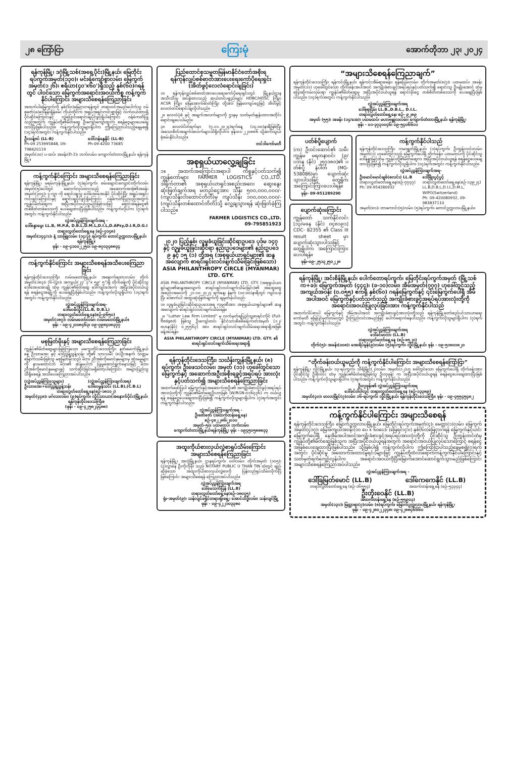၂၈ ကြော်ငြာ ကြေးမုံ အောက်တိုဘာ ၂၃၊ ၂၀၂၄
ရန်ကုန်မြို့၊ ဒဂုံမြို့သစ်(အရှေ့ပိုင်း)မြို့နယ်၊ မြေတိုင်းရပ်ကွက်အမှတ်(၁၃၀)၊ မင်းရဲကျော်စွာလမ်း၊ မြေကွက်အမှတ်(၁၂၆)၊ ဧရိယာ(၄၀'x၆၀')ရှိသည့် နှစ်(၆၀)ဂရန်တွင် ပါဝင်သော မြေကွက်အရောင်းအဝယ်ကိစ္စ ကန့်ကွက်နိုင်ပါကြောင်း အများသိစေရန်ကြေညာခြင်း
အထက်ပါမြေကွက်ကို နှစ်(၆၀)မြေငှားဂရန်တွင် တရားဝင်အမည်ပေါက်သူ ဝမ်စုဇော်(ခ)ဒေါ်နန်းရှိန်ခမ်း ကိုယ်တိုင်က အရှုပ်အရှင်းကင်းစွာဖြင့် လက်ဝယ်ထားရှိပိုင်ဆိုင်ကြောင်းနှင့် လွှဲပြောင်းရောင်းချပိုင်ခွင့်ရှိပါကြောင်း ဝန်ခံကတိပြုသည့်အတွက် ကျွန်ုပ်တို့၏မိတ်ဆွေ ဦးကျော်ကျော်ထူးက စရန်ငွေများပေးချေထားပြီးဖြစ်ပါသည်။ ကန့်ကွက်လိုသူများရှိပါက ဤကြေညာပါသည့်နေ့မှစ၍ (၁၄)ရက်အတွင်း ကန့်ကွက်နိုင်ပါသည်။
ဦးသန့်ဇင် (LL-B)
Ph-09 253995848, 09-798420119
ဒေါ်ဟန်နွေနိုင် (LL-B)
Ph-09-4200 73685
အမှတ်(၁၀) ပ-ထပ်၊ အခန်း(D-2)၊ ဘက်လမ်း၊ ကျောက်တံတားမြို့နယ်၊ ရန်ကုန်မြို့။
ကန့်ကွက်နိုင်ကြောင်း အများသိစေရန်ကြေညာခြင်း
ရန်ကုန်မြို့၊ မရမ်းကုန်းမြို့နယ်၊ (၇)ရပ်ကွက်၊ စမ်းချောင်းကျောင်းတိုက်လမ်း အမှတ်(၅)ပေါ်တွင် ဆောက်လုပ်ထားသည့် အဆောက်အအုံ၏အခန်းအမှတ်(၃၀၄)၊ ၄-လွှာ ကို ရောင်းချသူ ဒေါ်အေးအေးနိုင် ပိုင်ဆိုင်ပြီး အရှုပ်အရှင်းကင်းရှင်းကြောင်းနှင့် ရောင်းချပိုင်ခွင့်ရှိကြောင်း ဝန်ခံကတိပြုသည့်အတွက် ကျွန်ုပ်မိတ်ဆွေက အပြီးအပိုင်ဝယ်ယူမည်ဖြစ်သဖြင့် ရောင်းစရန်ငွေ၏ တစ်စိတ်တစ်ဒေသကို ပေးချေထားပြီးဖြစ်ပါသည်။ ကန့်ကွက်လိုပါက (၇)ရက်အတွင်း ကန့်ကွက်နိုင်ပါသည်။
လွှဲအပ်ညွှန်ကြားချက်အရ -
ဒေါ်စန္ဒာမွေး LL.B, M.P.A, D.B.L,D.M.L,D.I.L,D.APsy,D.I.R,D.G.I
တရားလွှတ်တော်ရှေ့နေ (စဉ်-၇၁၄၈)
အမှတ်(၁၄၄/၁)၊ နံ့ သာဖြူလမ်း၊ (၁၄/၃) ရပ်ကွက်၊ တောင်ဥက္ကလာပမြို့နယ်၊ ရန်ကုန်မြို့။
ဖုန်း - ၀၉-၄၁၀၀၂၂၅၀၊ ၀၉-၈၇၀၃၄၈၈၄၄
ကန့်ကွက်နိုင်ကြောင်း အများသိစေရန်အသိပေးကြေညာခြင်း
ရန်ကုန်တိုင်းဒေသကြီး၊ လမ်းမတော်မြို့နယ်၊ အနောက်ရထားလမ်း၊ တိုက်အမှတ်(၁၈၃)၊ (၆-လွှာ)၊ အကျယ်(၂၃' ၃"x ၅၉' ၅")ရှိ တိုက်ခန်းကို ပိုင်ဆိုင်သူ ဒေါ်အေးအေးချို ထံမှ ကျွန်ုပ်၏မိတ်ဆွေ ဒေါ်ကျင်အေးက အပြီးအပိုင်ဝယ်ယူရန် စရန်ငွေအချို့ကို ပေးချေပြီးဖြစ်ပါသည်။ ကန့်ကွက်လိုသူရှိပါက (၁၄)ရက်အတွင်း ကန့်ကွက်နိုင်ပါသည်။
လွှဲအပ်ညွှန်ကြားချက်အရ-
ဒေါ်ဝေမီလှိုင်(LL.B, D.B.L)
တရားလွှတ်တော်ရှေ့နေ(စဉ်-၉၆၅၀)
အမှတ်(၁၈၇)၊ လမ်းမတော်လမ်း၊ လမ်းမတော်မြို့နယ်။
ဖုန်း - ၀၉-၄၂၀၀၈၄၆၃၊ ၀၉-၇၉၈၄၀၈၃၇၇
မစုမြတ်မိုးနှင့် အများသိစေရန်ကြေညာခြင်း
ကျွန်ုပ်၏မိတ်ဆွေများဖြစ်ကြသော မကွေးတိုင်းဒေသကြီး၊ နတ်မောက်မြို့နယ်နေ ဦးသာအေး နှင့် ဒေါ်ညွှန့်ညွှန့်သန်း တို့၏ သားသမီး (၈)ဦးအနက် သတ္တမမြောက်သမီးဖြစ်သူ မစုမြတ်မိုးသည် မိဘ၊ ညီအစ်ကိုမောင်နှမများမှ ဆုံးမမှုများကို နားမထောင်ဘဲ မိဘ၏ ဆန္ဒမပါဘဲ ပြုမူဆောင်ရွက်နေသဖြင့် မိဘ၊ ညီအစ်ကိုမောင်နှမများနှင့် သက်ဆိုင်ခြင်းမရှိတော့ပါကြောင်း အများပြည်သူ သိရှိစေရန် အသိပေးကြေညာအပ်ပါသည်။
(လွှဲအပ်ညွှန်ကြားသူများ)
ဦးသာအေး+ဒေါ်ညွှန့်ညွှန့်သန်း
(လွှဲအပ်ညွှန်ကြားချက်အရ)
ဒေါ်ဝေမွန်သင်း (LL.B),(C.B.L)
တရားလွှတ်တော်ရှေ့နေ(စဉ်-၁၈၁၁၂)
အမှတ်(၄၄၈)၊ မဂ်လာလမ်း၊ (၉)ရပ်ကွက်၊ လှိုင်သာယာ(အနောက်ပိုင်း)မြို့နယ်၊ ရန်ကုန်တိုင်းဒေသကြီး။
(ဖုန်း - ၀၉-၄၂၅၈၂၃၄၈၈)
ပြည်ထောင်စုသမ္မတမြန်မာနိုင်ငံတော်အစိုးရ
ရန်ကုန်လျှပ်စစ်ဓာတ်အားပေးရေးကော်ပိုရေးရှင်း
(အိတ်ဖွင့်လေလံရောင်းချခြင်း)
၁။ ရန်ကုန်လျှပ်စစ်ဓာတ်အားပေးရေးကော်ပိုရေးရှင်းတွင် မြို့နယ်ဌာနအသီးသီးမှ အပ်နှံထားသည့် ဆယ်တင်ပစ္စည်းများ HDBC/HDSC ကြိုး၊ ACSR ကြိုး၊ မြေအောက်ဓာတ်ကြိုး တို့အား မြန်မာကျပ်ငွေဖြင့် အိတ်ဖွင့်လေလံတင်ရောင်းချလိုပါသည်။
၂။ လေလံပုံစံ နှင့် အချက်အလက်များကို ဌာနမှ သတ်မှတ်နှုန်းထားအတိုင်း ရောင်းချပေးပါမည်။
၃။ လေလံပိတ်ရက်မှာ (၇.၁၁.၂၀၂၄)ရက်နေ့ (၁၄:၀၀)နာရီဖြစ်ပြီး အသေးစိတ်အချက်အလက်များသိရှိလိုပါက ဖုန်း၀၁-၂၂၀၈၈၆ သို့ဆက်သွယ်စုံစမ်းနိုင်ပါသည်။
တင်ဒါကော်မတီ
အစုရှယ်ယာလွှေ့ချခြင်း
၁။ အထက်အကြောင်းအရာပါ ကိစ္စနှင့်ပတ်သက်၍ ကျွန်တော်များ FARMER LOGISTICS CO.,LTD. ဒါရိုက်တာ၏ အစုရှယ်ယာရှင်အစည်းအဝေး ဆွေးနွေးဆုံးဖြတ်ချက်အရ မတည်ငွေအား သိန်း ၅၀၀,၀၀၀,၀၀၀/- (ကျပ်သိန်းငါးထောင်တိတိ)မှ ကျပ်သိန်း ၁၀၀,၀၀၀,၀၀၀/- (ကျပ်သိန်းတစ်ထောင်တိတိ)သို့ လွှေ့ချသွားရန် ဆုံးဖြတ်ခဲ့ကြပါသည်။
FARMER LOGISTICS CO.,LTD.
09-795851923
၂၀၂၀ ပြည့်နှစ်၊ လူမှုခံယူခြင်းဆိုင်ရာဥပဒေ ပုဒ်မ ၁၄၇ နှင့် လူမှုခံယူခြင်းဆိုင်ရာ နည်းဥပဒေများ၏ နည်းဥပဒေ ၉ နှင့် ၁၅ (၁) တို့အရ (အစုရှယ်ယာရှင်များ၏ ဆန္ဒအလျောက် စာရင်းရှင်းလင်းဖျက်သိမ်းခြင်းဖြစ်သော)
ASIA PHILANTHROPY CIRCLE (MYANMAR) LTD. GTY.
ASIA PHILANTHROPY CIRCLE (MYANMAR) LTD. GTY. (အစုရှယ်ယာရှင်များ၏ဆန္ဒအလျောက် စာရင်းရှင်းလင်းဖျက်သိမ်းခြင်း)၏ အထွေထွေအစည်းအဝေးကို ၂၁-၁၀-၂၀၂၄ ရက်နေ့၊ နံနက် (၁၀:၀၀)နာရီတွင် ကျင်းပခဲ့ပြီး အောက်ပါ အထူးဆုံးဖြတ်ချက်ကို ချမှတ်ခဲ့ပါသည်-
၁။ လူမှုခံယူခြင်းဆိုင်ရာဥပဒေအရ ကုမ္ပဏီအား အစုရှယ်ယာရှင်များ၏ ဆန္ဒအလျောက် စာရင်းရှင်းလင်းဖျက်သိမ်းရန်။
၂။ “Luther Law Firm Limited” မှ လက်မှတ်ရပြည်သူ့စာရင်းကိုင် (Full-fledged) ဖြစ်သူ ဦးကျော်တင်၊ နိုင်ငံသားစိစစ်ရေးကတ်အမှတ် [၁၂/ဗဟန(နိုင်) ၀၂၅၅၆၃] အား စာရင်းရှင်းလင်းဖျက်သိမ်းရေးအရာရှိအဖြစ် ခန့်အပ်ရန်။
ASIA PHILANTHROPY CIRCLE (MYANMAR) LTD. GTY. ၏
စာရင်းရှင်းလင်းဖျက်သိမ်းရေးအရာရှိ
ရန်ကုန်တိုင်းဒေသကြီး၊ သင်္ဃန်းကျွန်းမြို့နယ်၊ (၈) ရပ်ကွက်၊ ဦးဖေသင်လမ်း၊ အမှတ် (၁၁) ဟုခေါ်တွင်သော မြေကွက်နှင့် အဆောက်အဦးအစိုးရခွင့်အရပ်ရပ် အားလုံးနှင့်ပတ်သက်၍ အများသိစေရန်ကြေညာခြင်း
အထက်ဖော်ပြပါ မြေကွက်နှင့်အဆောက်အဦး၏ အကျိုးခံစားပိုင်ခွင့်အရပ်ရပ်အားလုံးတို့ကို ကျွန်ုပ်၏မိတ်ဆွေဦးဟာမြစ် (W/RGN-၀၁၆၄၃၆) က ဝယ်ယူရန် စရန်ငွေပေးချေထားပြီးဖြစ်၍ ကန့်ကွက်လိုသူများရှိပါက (၇)ရက်အတွင်း ကန့်ကွက်နိုင်ပါသည်။
လွှဲအပ်ညွှန်ကြားချက်အရ -
ဦးဇော်ဇော် (အထက်တန်းရှေ့နေ)
စဉ်-၄၈၂၂၈၆၊၂၀၁၀
အမှတ်-၅၀၊ ပထမထပ်၊ ဘက်လမ်း၊
ကျောက်တံတားမြို့နယ်၊ရန်ကုန်မြို့၊ ဖုန်း - ၀၉၄၅၀၅၈၈၈၃၃
အထူးကိုယ်စားလှယ်လွှဲစာရုပ်သိမ်းကြောင်း
အများသိစေရန်ကြေညာခြင်း
ရန်ကုန်မြို့၊ အလုံမြို့နယ်၊ ဌာနရပ်ကွက်၊ ဝဝါလမ်း၊ တိုက်အမှတ် (၁၀၅)၊ (၃)လွှာနေ ဦးကိုကိုဖိုး သည် NOTARY PUBLIC U THAN TIN ထံတွင် ချုပ်ဆိုခဲ့သော အထူးကိုယ်စားလှယ်လွှဲစာကို ပြန်လည်ရုပ်သိမ်းလိုက်ပြီဖြစ်ကြောင်း အများသိစေရန် ကြေညာအပ်ပါသည်။
လွှဲအပ်ညွှန်ကြားချက်အရ
ဒေါ်မေသက်ပြန် (LL.B)
တရားလွှတ်တော်ရှေ့နေ(စဉ်-၁၈၀၄၅)
ရုံး-အမှတ်(၉)၊ သန်လျင်ခရိုင်တရားရုံးရှေ့၊ အောင်သိဒ္ဓိလမ်း၊ သန်လျင်မြို့
ဖုန်း - ၀၉-၄၂၂၁၀၃၃၈၀
“အများသိစေရန်ကြေညာချက်”
ရန်ကုန်တိုင်းဒေသကြီး၊ ရန်ကင်းမြို့နယ်၊ ရန်ကင်းအိမ်ရာစခန်း၊ ရန်ပြေမ်းလမ်း၊ တိုက်အမှတ်(၈/၃)၊ ပထမထပ်၊ အခန်းအမှတ်(၁၁) ဟုခေါ်တွင်သော တိုက်ခန်းအပါအဝင် အကျိုးခံစားခွင့်အရပ်ရပ်နှင့်ပတ်သက်၍ ရောင်းသူ ဦးမျိုးအောင် ထံမှ ပြောဆိုကမ်းလှမ်းရာ ကျွန်ုပ်၏မိတ်ဆွေမှ အပြီးအပိုင်ဝယ်ယူရန် ရောင်းဖိုးငွေ တစ်စိတ်တစ်ဒေသကို ပေးချေပြီးဖြစ်ပါသည်။ (၁၄)ရက်အတွင်း ကန့်ကွက်နိုင်ပါသည်။
လွှဲအပ်ညွှန်ကြားချက်အရ
ဒေါ်စုစုငြိမ်း LL.B.,D.B.L., D.I.L.
တရားလွှတ်တော်ရှေ့နေ၊ စဉ်- ၉၂၈၉
အမှတ် (၅၅)၊ အခန်း (၁၄/အေ)၊ ပထမထပ်၊ မဟာဗန္ဓုလလမ်း၊ ကျောက်တံတားမြို့နယ်၊ ရန်ကုန်မြို့၊
ဖုန်း - ၀၁-၃၇၃၁၀၄၆၊ ၀၉-၅၄၀၆၆၁၁
ပတ်စ်ပို့ပျောက်
(က) ဦးဝင်းဆောင်၏ သမီး ကျွန်မ မရတနာဝင်း [၉/ပဘန (နိုင်) ၂၅၇၁၈၀]၏ ပတ်စ်ပို့ နံပါတ် (MG-538086)မှာ ပျောက်ဆုံးသွားပါသဖြင့် တွေ့ရှိက အကြောင်းကြားပေးပါရန်။
ဖုန်း- 09-951289290
ပျောက်ဆုံးကြောင်း
ကျွန်တော် သက်နိုင်လင်း [၁၃/မခန (နိုင်) ၀၄၈၁၉၁] CDC- 82355 ၏ Class III result sheet မှာ ပျောက်ဆုံးသွားပါသဖြင့် တွေ့ရှိပါက အကြောင်းကြားပေးပါရန်။
ဖုန်း-၀၉-၂၅၁၃၂၅၀၂၂၈
ကန့်ကွက်နိုင်ပါသည်
ရန်ကုန်တိုင်းဒေသကြီး၊ ကမာရွတ်မြို့နယ်၊ (၁)ရပ်ကွက်၊ ဦးထွန်းလင်းလမ်း၊ အမှတ်(၁) ဟုခေါ်တွင်သည့် မြေကွက်ပေါ်ရှိ တိုက်ခန်း၊ ပထမထပ်ကို ပိုင်ဆိုင်သူ ဒေါ်နန္ဒာမြင့်ထံမှ ကျွန်ုပ်တို့၏မိတ်ဆွေက အပြီးအပိုင်ဝယ်ယူရန် စရန်ငွေပေးချေထားပြီးဖြစ်၍ ကန့်ကွက်လိုသူရှိပါက (၁၄)ရက်အတွင်း ကန့်ကွက်နိုင်ပါသည်။
လွှဲအပ်ညွှန်ကြားချက်အရ-
ဦးမောင်မောင်ချစ်(စလင်း) LL.B
တရားလွှတ်တော်ရှေ့နေ(စဉ်-၇၇၄၇)
Ph: 09-954280932
ဒေါ်ဖြိုးပွင့်ပွင့်
တရားလွှတ်တော်ရှေ့နေ(စဉ်-၁၃၉၂၄)
LL.B,D.B.L,D.I.L,D.M.L, WIPO(Switzerland)
Ph: 09-420080932, 09-983837110
အမှတ်(၈၁)၊ တာကောင်း(၅)လမ်း၊ (၅)ရပ်ကွက်၊ တောင်ဥက္ကလာပမြို့နယ်။
ရန်ကုန်မြို့၊ အင်းစိန်မြို့နယ်၊ ပေါက်တောရပ်ကွက်၊ မြေတိုင်းရပ်ကွက်အမှတ် (မြို့သစ် က+ခ)၊ မြေကွက်အမှတ် (၄၄၄)၊ (ခ-၁၀)လမ်း၊ အိမ်အမှတ်(၇၇၇) ဟုခေါ်တွင်သည့် အကျယ်အဝန်း (၀.၀၅၅) ဧကရှိ နှစ်(၆၀) ဂရန်မြေကွက်နှင့် ၎င်းမြေကွက်ပေါ်ရှိ အိမ်အပါအဝင် မြေကွက်နှင့်ပတ်သက်သည့် အကျိုးခံစားခွင့်အရပ်ရပ်အားလုံးတို့ကို အရောင်းအဝယ်ပြုလုပ်ခြင်းအား ကန့်ကွက်နိုင်ပါသည်
အထက်လိပ်စာပါ မြေကွက်နှင့် အိမ်အပါအဝင် အကျိုးခံစားခွင့်အားလုံးတို့သည် ရန်ကုန်မြို့တော်စည်ပင်သာယာရေးကော်မတီ မြေပြင်မှတ်တမ်းတွင် ဦးကြည်လင်းအမည်ဖြင့် ပေါက်ရောက်နေပါသည်။ ကန့်ကွက်လိုသူများရှိပါက (၇)ရက်အတွင်း ကန့်ကွက်နိုင်ပါသည်။
လွှဲအပ်ညွှန်ကြားချက်အရ
ဒေါ်ခင်မာလာ (LL.B)
တရားလွှတ်တော်ရှေ့နေ (စဉ်-၈၅၂၀)
တိုက်(၅)၊ အခန်း(၀၀၈)၊ အေးရိပ်မွန်(၉)လမ်း၊ (၅)ရပ်ကွက်၊ လှိုင်မြို့နယ်၊ ဖုန်း - ၀၉-၅၁၈၀၁၈၂၀
“တိုက်ခန်းဝယ်ယူမည်ကို ကန့်ကွက်နိုင်ပါကြောင်း အများသိစေရန်ကြော်ငြာ”
ရန်ကုန်မြို့၊ လှိုင်မြို့နယ်၊ ၁၃-ရပ်ကွက်၊ သီရိမြိုင်(၂)လမ်း၊ အမှတ်(၁၂)ဟု ခေါ်တွင်သော မြေကွက်ပေါ်ရှိ တိုက်ခန်းအား ပိုင်ဆိုင်သူ ဦးစိုးဝင်း ထံမှ ကျွန်ုပ်၏မိတ်ဆွေဖြစ်သူ ဦးလှဖုန်း က အပြီးအပိုင်ဝယ်ယူရန် စရန်ငွေပေးချေထားပြီးဖြစ်ပါသည်။ ကန့်ကွက်လိုသူများရှိပါက (၇)ရက်အတွင်း ကန့်ကွက်နိုင်ပါသည်။
ဦးလှဖုန်း၏ လွှဲအပ်ညွှန်ကြားချက်အရ
ဒေါ်ခင်ဝါဝါလွင် တရားလွှတ်တော်ရှေ့နေ (စဉ်-၁၃၃၈၉)
အမှတ်(၄၀)၊ မာလာမြိုင်(၇)လမ်း၊ ၁၆-ရပ်ကွက်၊ လှိုင်မြို့နယ်၊ ရန်ကုန်တိုင်းဒေသကြီး၊ ဖုန်း - ၀၉-၄၅၅၄၅၄၈၂
ကန့်ကွက်နိုင်ပါကြောင်း အများသိစေရန်
ရန်ကုန်တိုင်းဒေသကြီး၊ မြောက်ဥက္ကလာပမြို့နယ်၊ မြေတိုင်းရပ်ကွက်အမှတ်(၄)၊ မေတ္တာ(၁)လမ်း၊ မြေကွက်အမှတ်(၄၁၇)၊ မြေအကျယ်အဝန်း(၁၀ ပေ x ၆၀ပေ)၊ (မြေရင်းငှား) နှစ်(၆၀)မြေငှားဂရန် မြေကွက်နှင့်ယင်းမြေကွက်ပေါ်ရှိ နေအိမ်အပါအဝင်အကျိုးခံစားခွင့်အရပ်ရပ်အားလုံးတို့ကို ပိုင်ဆိုင်သူ ဦးထွန်းတင်ထံမှ ကျွန်ုပ်တို့၏မိတ်ဆွေဖြစ်သူက အပြီးအပိုင်ဝယ်ယူရန်အတွက် အရောင်းအဝယ်ပြုလုပ်သောကြောင့် စရန်ငွေအဖြစ်ပေးချေထားပြီးဖြစ်ပါသည်။ သို့ဖြစ်ပါ၍ ကန့်ကွက်လိုပါက ဤကြော်ငြာပါသည့်နေ့မှစ၍(၇)ရက်အတွင်း ပိုင်ဆိုင်မှု အထောက်အထား(မူရင်း)များဖြင့် ကျွန်ုပ်တို့ထံလာရောက်ကန့်ကွက်နိုင်ပါကြောင်းနှင့် သတ်မှတ်ရက်ကျော်လွန်ပါက အရောင်းအဝယ်ကိုပြီးမြောက်အောင်ဆောင်ရွက်သွားမည်ဖြစ်ကြောင်း အများသိစေရန်ကြေညာအပ်ပါသည်။
လွှဲအပ်ညွှန်ကြားချက်အရ -
ဒေါ်ခြမြတ်မောင် (LL.B)
တရားလွှတ်တော်ရှေ့နေ (စဉ်-၁၆၅၅၄)
ဒေါ်ကေကေနိုင် (LL.B)
အထက်တန်းရှေ့နေ (စဉ်-၅၃၃၄၄)
ဦးတိုးဝေနိုင် (LL.B)
အထက်တန်းရှေ့နေ (စဉ်-၅၅၉၀၃)
အမှတ်(၁၃၁)၊ မြတ္တာရာ(၇)လမ်း၊ (၈)ရပ်ကွက်၊ မြောက်ဥက္ကလာပမြို့နယ်၊ ရန်ကုန်မြို့၊
ဖုန်း - ၀၉-၄၂၈၀၂၂၃၄၈၊ ၀၉-၄၂၈၈၄၆၆၆၀